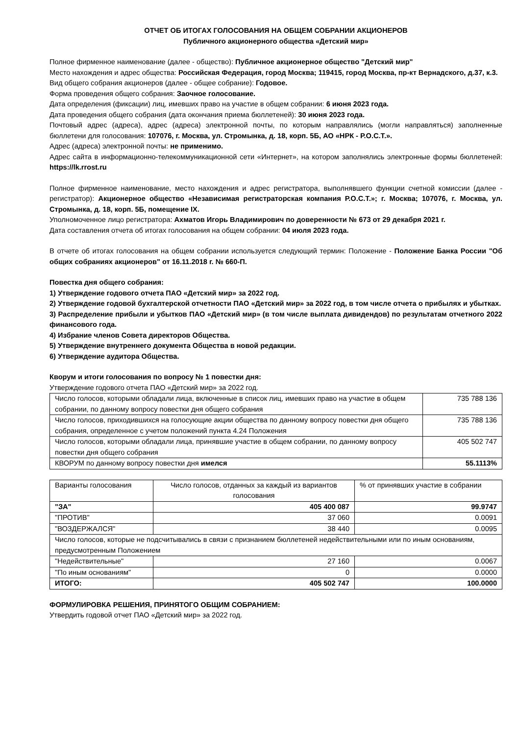ОТЧЕТ ОБ ИТОГАХ ГОЛОСОВАНИЯ НА ОБЩЕМ СОБРАНИИ АКЦИОНЕРОВ
Публичного акционерного общества «Детский мир»
Полное фирменное наименование (далее - общество): Публичное акционерное общество "Детский мир"
Место нахождения и адрес общества: Российская Федерация, город Москва; 119415, город Москва, пр-кт Вернадского, д.37, к.3.
Вид общего собрания акционеров (далее - общее собрание): Годовое.
Форма проведения общего собрания: Заочное голосование.
Дата определения (фиксации) лиц, имевших право на участие в общем собрании: 6 июня 2023 года.
Дата проведения общего собрания (дата окончания приема бюллетеней): 30 июня 2023 года.
Почтовый адрес (адреса), адрес (адреса) электронной почты, по которым направлялись (могли направляться) заполненные бюллетени для голосования: 107076, г. Москва, ул. Стромынка, д. 18, корп. 5Б, АО «НРК - Р.О.С.Т.».
Адрес (адреса) электронной почты: не применимо.
Адрес сайта в информационно-телекоммуникационной сети «Интернет», на котором заполнялись электронные формы бюллетеней: https://lk.rrost.ru
Полное фирменное наименование, место нахождения и адрес регистратора, выполнявшего функции счетной комиссии (далее - регистратор): Акционерное общество «Независимая регистраторская компания Р.О.С.Т.»; г. Москва; 107076, г. Москва, ул. Стромынка, д. 18, корп. 5Б, помещение IX.
Уполномоченное лицо регистратора: Ахматов Игорь Владимирович по доверенности № 673 от 29 декабря 2021 г.
Дата составления отчета об итогах голосования на общем собрании: 04 июля 2023 года.
В отчете об итогах голосования на общем собрании используется следующий термин: Положение - Положение Банка России "Об общих собраниях акционеров" от 16.11.2018 г. № 660-П.
Повестка дня общего собрания:
1) Утверждение годового отчета ПАО «Детский мир» за 2022 год.
2) Утверждение годовой бухгалтерской отчетности ПАО «Детский мир» за 2022 год, в том числе отчета о прибылях и убытках.
3) Распределение прибыли и убытков ПАО «Детский мир» (в том числе выплата дивидендов) по результатам отчетного 2022 финансового года.
4) Избрание членов Совета директоров Общества.
5) Утверждение внутреннего документа Общества в новой редакции.
6) Утверждение аудитора Общества.
Кворум и итоги голосования по вопросу № 1 повестки дня:
Утверждение годового отчета ПАО «Детский мир» за 2022 год.
| Число голосов, которыми обладали лица, включенные в список лиц, имевших право на участие в общем собрании, по данному вопросу повестки дня общего собрания | 735 788 136 |
| Число голосов, приходившихся на голосующие акции общества по данному вопросу повестки дня общего собрания, определенное с учетом положений пункта 4.24 Положения | 735 788 136 |
| Число голосов, которыми обладали лица, принявшие участие в общем собрании, по данному вопросу повестки дня общего собрания | 405 502 747 |
| КВОРУМ по данному вопросу повестки дня имелся | 55.1113% |
| Варианты голосования | Число голосов, отданных за каждый из вариантов голосования | % от принявших участие в собрании |
| "ЗА" | 405 400 087 | 99.9747 |
| "ПРОТИВ" | 37 060 | 0.0091 |
| "ВОЗДЕРЖАЛСЯ" | 38 440 | 0.0095 |
| Число голосов, которые не подсчитывались в связи с признанием бюллетеней недействительными или по иным основаниям, предусмотренным Положением | | |
| "Недействительные" | 27 160 | 0.0067 |
| "По иным основаниям" | 0 | 0.0000 |
| ИТОГО: | 405 502 747 | 100.0000 |
ФОРМУЛИРОВКА РЕШЕНИЯ, ПРИНЯТОГО ОБЩИМ СОБРАНИЕМ:
Утвердить годовой отчет ПАО «Детский мир» за 2022 год.